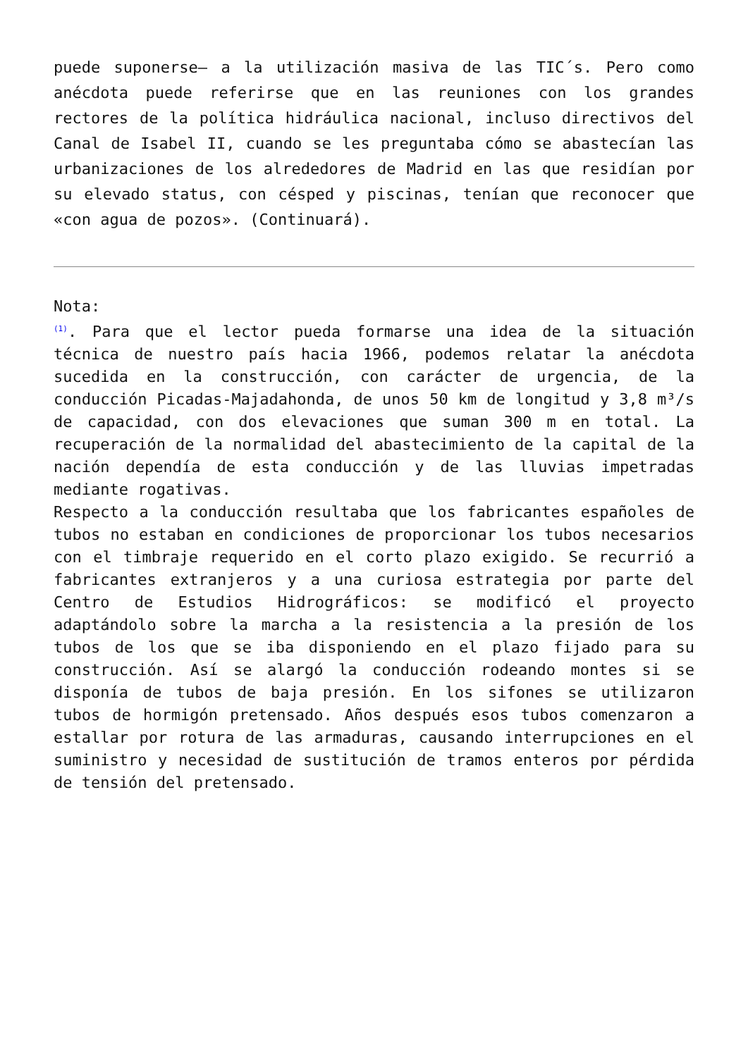puede suponerse— a la utilización masiva de las TIC´s. Pero como anécdota puede referirse que en las reuniones con los grandes rectores de la política hidráulica nacional, incluso directivos del Canal de Isabel II, cuando se les preguntaba cómo se abastecían las urbanizaciones de los alrededores de Madrid en las que residían por su elevado status, con césped y piscinas, tenían que reconocer que «con agua de pozos». (Continuará).
Nota:
<sup>(1)</sup>. Para que el lector pueda formarse una idea de la situación técnica de nuestro país hacia 1966, podemos relatar la anécdota sucedida en la construcción, con carácter de urgencia, de la conducción Picadas-Majadahonda, de unos 50 km de longitud y 3,8 m³/s de capacidad, con dos elevaciones que suman 300 m en total. La recuperación de la normalidad del abastecimiento de la capital de la nación dependía de esta conducción y de las lluvias impetradas mediante rogativas.
Respecto a la conducción resultaba que los fabricantes españoles de tubos no estaban en condiciones de proporcionar los tubos necesarios con el timbraje requerido en el corto plazo exigido. Se recurrió a fabricantes extranjeros y a una curiosa estrategia por parte del Centro de Estudios Hidrográficos: se modificó el proyecto adaptándolo sobre la marcha a la resistencia a la presión de los tubos de los que se iba disponiendo en el plazo fijado para su construcción. Así se alargó la conducción rodeando montes si se disponía de tubos de baja presión. En los sifones se utilizaron tubos de hormigón pretensado. Años después esos tubos comenzaron a estallar por rotura de las armaduras, causando interrupciones en el suministro y necesidad de sustitución de tramos enteros por pérdida de tensión del pretensado.